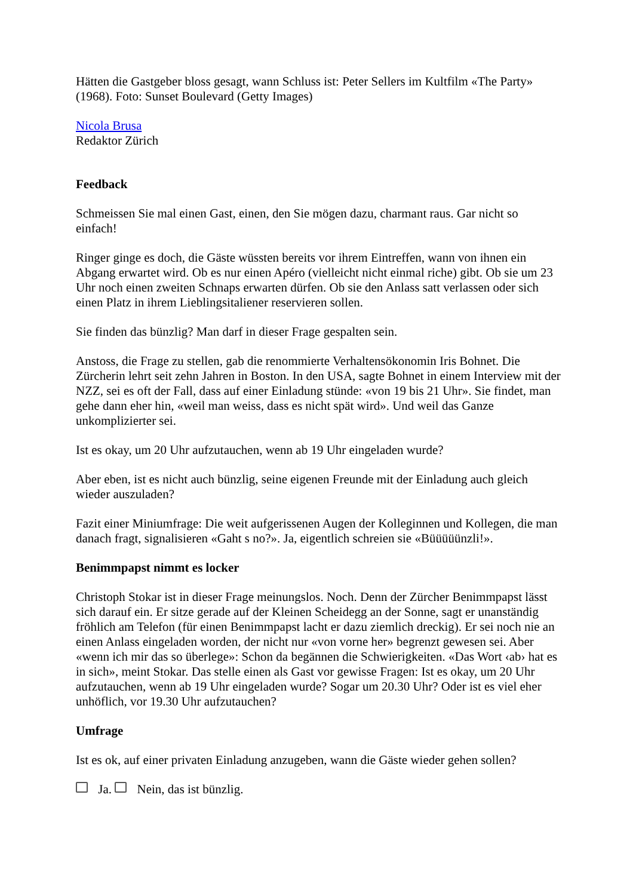Hätten die Gastgeber bloss gesagt, wann Schluss ist: Peter Sellers im Kultfilm «The Party» (1968). Foto: Sunset Boulevard (Getty Images)
Nicola Brusa
Redaktor Zürich
Feedback
Schmeissen Sie mal einen Gast, einen, den Sie mögen dazu, charmant raus. Gar nicht so einfach!
Ringer ginge es doch, die Gäste wüssten bereits vor ihrem Eintreffen, wann von ihnen ein Abgang erwartet wird. Ob es nur einen Apéro (vielleicht nicht einmal riche) gibt. Ob sie um 23 Uhr noch einen zweiten Schnaps erwarten dürfen. Ob sie den Anlass satt verlassen oder sich einen Platz in ihrem Lieblingsitaliener reservieren sollen.
Sie finden das bünzlig? Man darf in dieser Frage gespalten sein.
Anstoss, die Frage zu stellen, gab die renommierte Verhaltensökonomin Iris Bohnet. Die Zürcherin lehrt seit zehn Jahren in Boston. In den USA, sagte Bohnet in einem Interview mit der NZZ, sei es oft der Fall, dass auf einer Einladung stünde: «von 19 bis 21 Uhr». Sie findet, man gehe dann eher hin, «weil man weiss, dass es nicht spät wird». Und weil das Ganze unkomplizierter sei.
Ist es okay, um 20 Uhr aufzutauchen, wenn ab 19 Uhr eingeladen wurde?
Aber eben, ist es nicht auch bünzlig, seine eigenen Freunde mit der Einladung auch gleich wieder auszuladen?
Fazit einer Miniumfrage: Die weit aufgerissenen Augen der Kolleginnen und Kollegen, die man danach fragt, signalisieren «Gaht s no?». Ja, eigentlich schreien sie «Büüüüünzli!».
Benimmpapst nimmt es locker
Christoph Stokar ist in dieser Frage meinungslos. Noch. Denn der Zürcher Benimmpapst lässt sich darauf ein. Er sitze gerade auf der Kleinen Scheidegg an der Sonne, sagt er unanständig fröhlich am Telefon (für einen Benimmpapst lacht er dazu ziemlich dreckig). Er sei noch nie an einen Anlass eingeladen worden, der nicht nur «von vorne her» begrenzt gewesen sei. Aber «wenn ich mir das so überlege»: Schon da begännen die Schwierigkeiten. «Das Wort ‹ab› hat es in sich», meint Stokar. Das stelle einen als Gast vor gewisse Fragen: Ist es okay, um 20 Uhr aufzutauchen, wenn ab 19 Uhr eingeladen wurde? Sogar um 20.30 Uhr? Oder ist es viel eher unhöflich, vor 19.30 Uhr aufzutauchen?
Umfrage
Ist es ok, auf einer privaten Einladung anzugeben, wann die Gäste wieder gehen sollen?
Ja. Nein, das ist bünzlig.